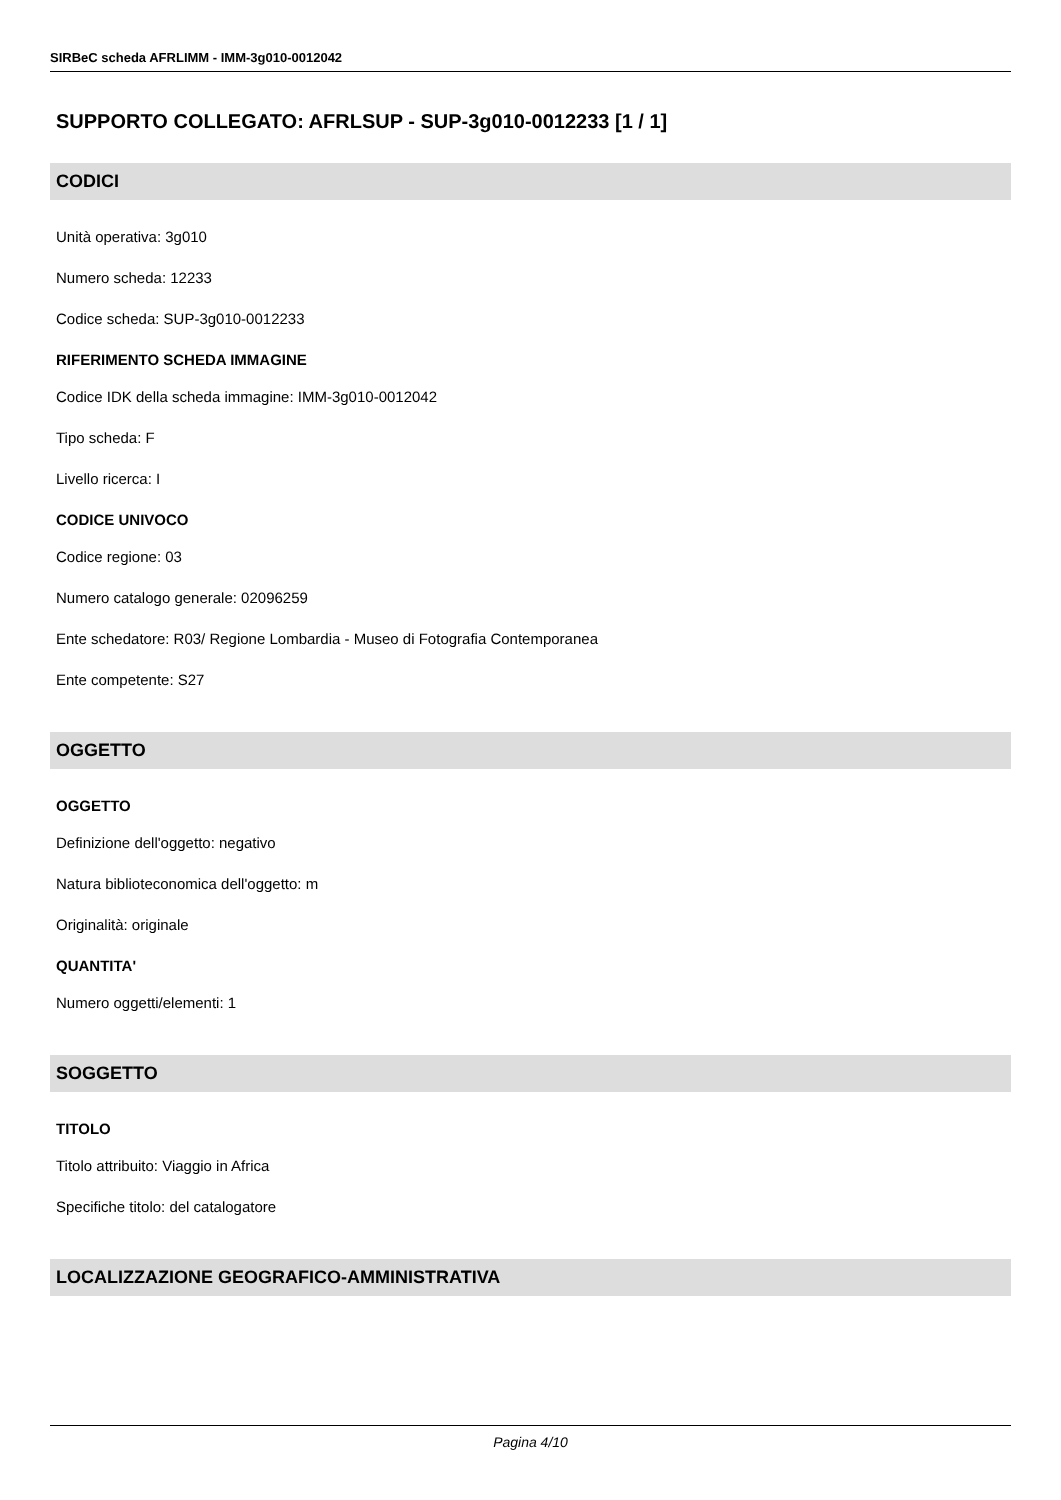SIRBeC scheda AFRLIMM - IMM-3g010-0012042
SUPPORTO COLLEGATO: AFRLSUP - SUP-3g010-0012233 [1 / 1]
CODICI
Unità operativa: 3g010
Numero scheda: 12233
Codice scheda: SUP-3g010-0012233
RIFERIMENTO SCHEDA IMMAGINE
Codice IDK della scheda immagine: IMM-3g010-0012042
Tipo scheda: F
Livello ricerca: I
CODICE UNIVOCO
Codice regione: 03
Numero catalogo generale: 02096259
Ente schedatore: R03/ Regione Lombardia - Museo di Fotografia Contemporanea
Ente competente: S27
OGGETTO
OGGETTO
Definizione dell'oggetto: negativo
Natura biblioteconomica dell'oggetto: m
Originalità: originale
QUANTITA'
Numero oggetti/elementi: 1
SOGGETTO
TITOLO
Titolo attribuito: Viaggio in Africa
Specifiche titolo: del catalogatore
LOCALIZZAZIONE GEOGRAFICO-AMMINISTRATIVA
Pagina 4/10